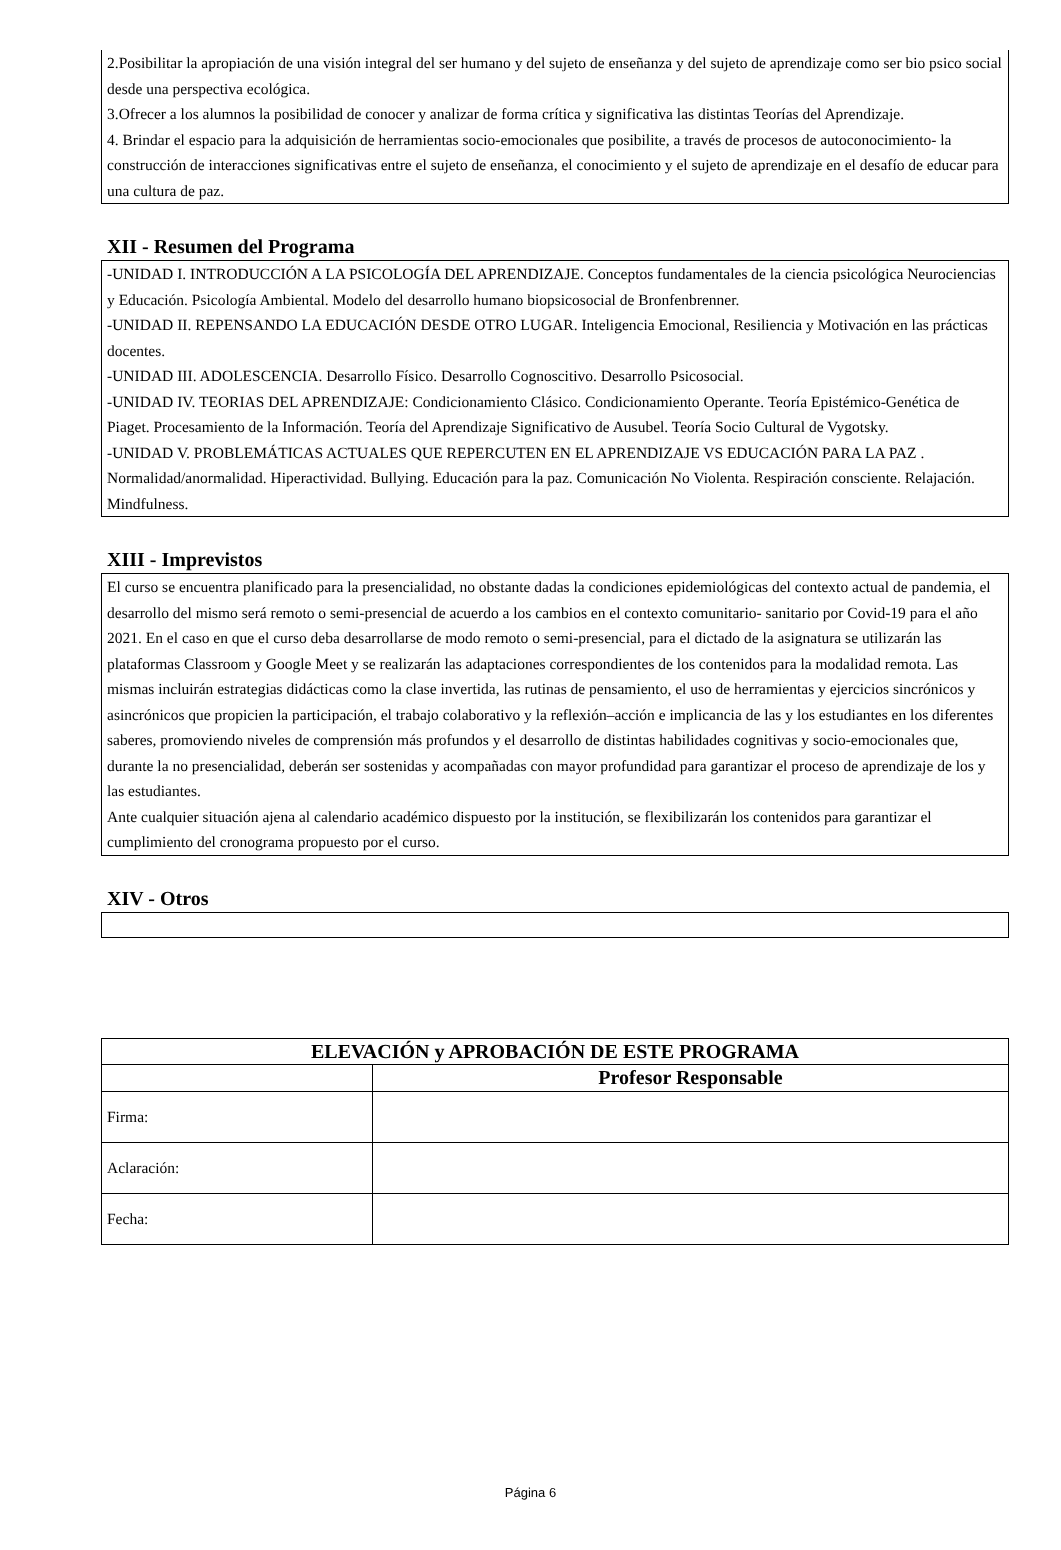2.Posibilitar la apropiación de una visión integral del ser humano y del sujeto de enseñanza y del sujeto de aprendizaje como ser bio psico social desde una perspectiva ecológica.
3.Ofrecer a los alumnos la posibilidad de conocer y analizar de forma crítica y significativa las distintas Teorías del Aprendizaje.
4. Brindar el espacio para la adquisición de herramientas socio-emocionales que posibilite, a través de procesos de autoconocimiento- la construcción de interacciones significativas entre el sujeto de enseñanza, el conocimiento y el sujeto de aprendizaje en el desafío de educar para una cultura de paz.
XII - Resumen del Programa
-UNIDAD I. INTRODUCCIÓN A LA PSICOLOGÍA DEL APRENDIZAJE. Conceptos fundamentales de la ciencia psicológica Neurociencias y Educación. Psicología Ambiental. Modelo del desarrollo humano biopsicosocial de Bronfenbrenner.
-UNIDAD II. REPENSANDO LA EDUCACIÓN DESDE OTRO LUGAR. Inteligencia Emocional, Resiliencia y Motivación en las prácticas docentes.
-UNIDAD III. ADOLESCENCIA. Desarrollo Físico. Desarrollo Cognoscitivo. Desarrollo Psicosocial.
-UNIDAD IV. TEORIAS DEL APRENDIZAJE: Condicionamiento Clásico. Condicionamiento Operante. Teoría Epistémico-Genética de Piaget. Procesamiento de la Información. Teoría del Aprendizaje Significativo de Ausubel. Teoría Socio Cultural de Vygotsky.
-UNIDAD V. PROBLEMÁTICAS ACTUALES QUE REPERCUTEN EN EL APRENDIZAJE VS EDUCACIÓN PARA LA PAZ . Normalidad/anormalidad. Hiperactividad. Bullying. Educación para la paz. Comunicación No Violenta. Respiración consciente. Relajación. Mindfulness.
XIII - Imprevistos
El curso se encuentra planificado para la presencialidad, no obstante dadas la condiciones epidemiológicas del contexto actual de pandemia, el desarrollo del mismo será remoto o semi-presencial de acuerdo a los cambios en el contexto comunitario- sanitario por Covid-19 para el año 2021. En el caso en que el curso deba desarrollarse de modo remoto o semi-presencial, para el dictado de la asignatura se utilizarán las plataformas Classroom y Google Meet y se realizarán las adaptaciones correspondientes de los contenidos para la modalidad remota. Las mismas incluirán estrategias didácticas como la clase invertida, las rutinas de pensamiento, el uso de herramientas y ejercicios sincrónicos y asincrónicos que propicien la participación, el trabajo colaborativo y la reflexión–acción e implicancia de las y los estudiantes en los diferentes saberes, promoviendo niveles de comprensión más profundos y el desarrollo de distintas habilidades cognitivas y socio-emocionales que, durante la no presencialidad, deberán ser sostenidas y acompañadas con mayor profundidad para garantizar el proceso de aprendizaje de los y las estudiantes.
Ante cualquier situación ajena al calendario académico dispuesto por la institución, se flexibilizarán los contenidos para garantizar el cumplimiento del cronograma propuesto por el curso.
XIV - Otros
| ELEVACIÓN y APROBACIÓN DE ESTE PROGRAMA | |
| --- | --- |
| | Profesor Responsable |
| Firma: | |
| Aclaración: | |
| Fecha: | |
Página 6